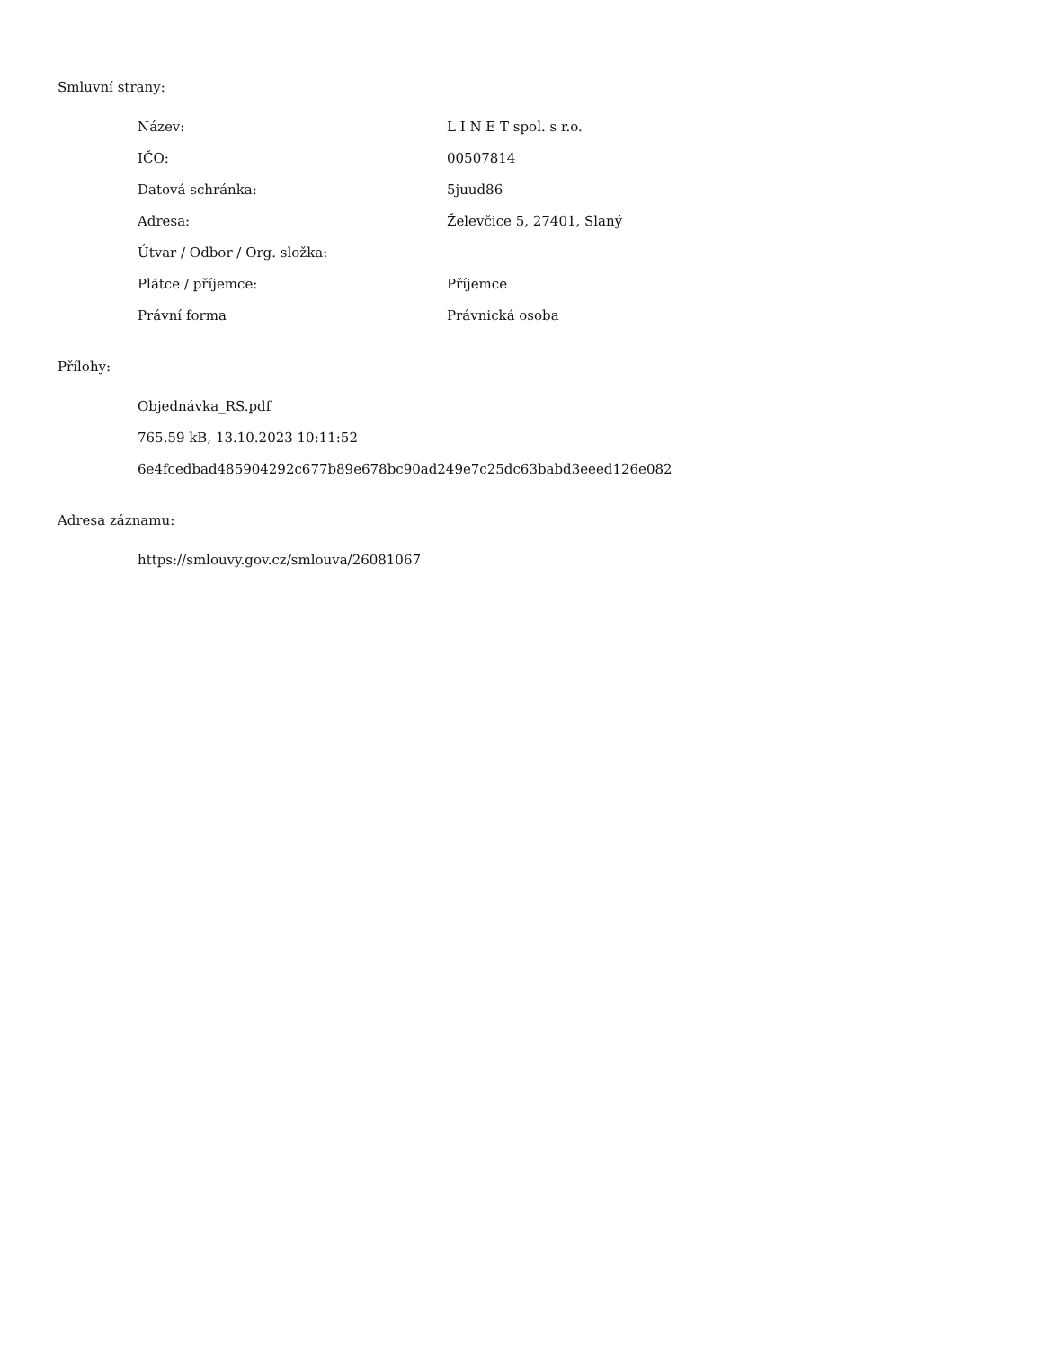Smluvní strany:
| Název: | L I N E T spol. s r.o. |
| IČO: | 00507814 |
| Datová schránka: | 5juud86 |
| Adresa: | Želevčice 5, 27401, Slaný |
| Útvar / Odbor / Org. složka: | |
| Plátce / příjemce: | Příjemce |
| Právní forma | Právnická osoba |
Přílohy:
Objednávka_RS.pdf
765.59 kB, 13.10.2023 10:11:52
6e4fcedbad485904292c677b89e678bc90ad249e7c25dc63babd3eeed126e082
Adresa záznamu:
https://smlouvy.gov.cz/smlouva/26081067